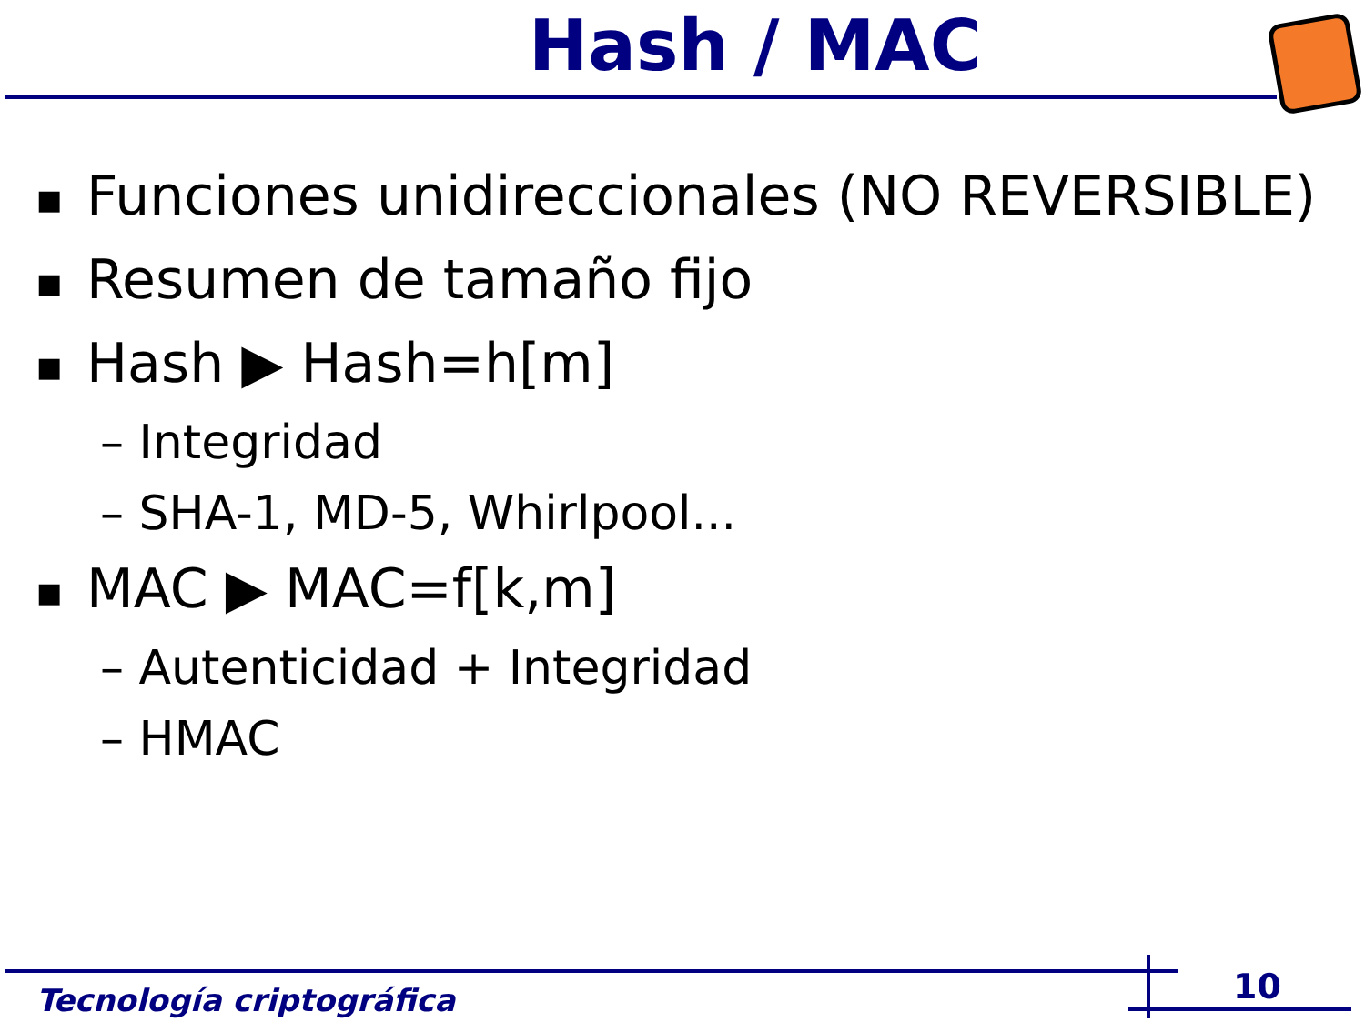Hash / MAC
■ Funciones unidireccionales (NO REVERSIBLE)
■ Resumen de tamaño fijo
■ Hash ▶ Hash=h[m]
– Integridad
– SHA-1, MD-5, Whirlpool...
■ MAC ▶ MAC=f[k,m]
– Autenticidad + Integridad
– HMAC
Tecnología criptográfica 10